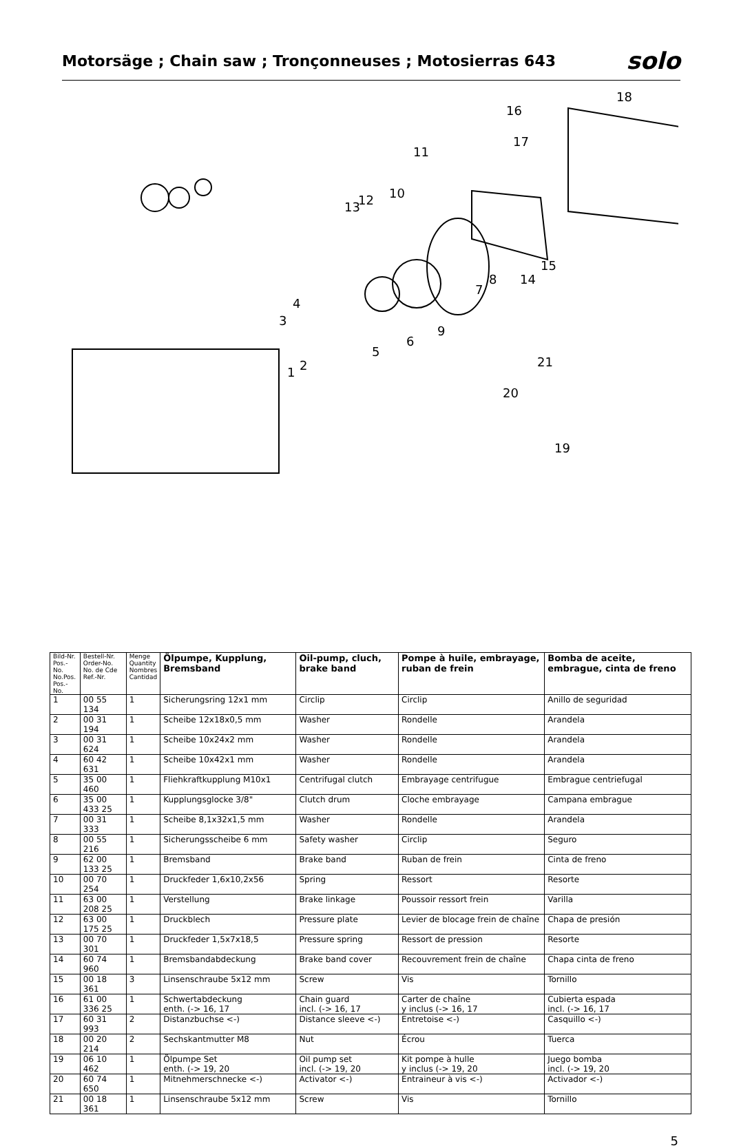Motorsäge ; Chain saw ; Tronçonneuses ; Motosierras 643
solo
18
16
17
11
10
13
12
15
14
8
7
4
3
9
6
5
2
1
21
20
19
| Bild-Nr. Pos.-No. No.Pos. Pos.-No. | Bestell-Nr. Order-No. No. de Cde Ref.-Nr. | Menge Quantity Nombres Cantidad | Ölpumpe, Kupplung, Bremsband | Oil-pump, cluch, brake band | Pompe à huile, embrayage, ruban de frein | Bomba de aceite, embrague, cinta de freno |
| --- | --- | --- | --- | --- | --- | --- |
| 1 | 00 55 134 | 1 | Sicherungsring 12x1 mm | Circlip | Circlip | Anillo de seguridad |
| 2 | 00 31 194 | 1 | Scheibe 12x18x0,5 mm | Washer | Rondelle | Arandela |
| 3 | 00 31 624 | 1 | Scheibe 10x24x2 mm | Washer | Rondelle | Arandela |
| 4 | 60 42 631 | 1 | Scheibe 10x42x1 mm | Washer | Rondelle | Arandela |
| 5 | 35 00 460 | 1 | Fliehkraftkupplung M10x1 | Centrifugal clutch | Embrayage centrifugue | Embrague centriefugal |
| 6 | 35 00 433 25 | 1 | Kupplungsglocke 3/8" | Clutch drum | Cloche embrayage | Campana embrague |
| 7 | 00 31 333 | 1 | Scheibe 8,1x32x1,5 mm | Washer | Rondelle | Arandela |
| 8 | 00 55 216 | 1 | Sicherungsscheibe 6 mm | Safety washer | Circlip | Seguro |
| 9 | 62 00 133 25 | 1 | Bremsband | Brake band | Ruban de frein | Cinta de freno |
| 10 | 00 70 254 | 1 | Druckfeder 1,6x10,2x56 | Spring | Ressort | Resorte |
| 11 | 63 00 208 25 | 1 | Verstellung | Brake linkage | Poussoir ressort frein | Varilla |
| 12 | 63 00 175 25 | 1 | Druckblech | Pressure plate | Levier de blocage frein de chaîne | Chapa de presión |
| 13 | 00 70 301 | 1 | Druckfeder 1,5x7x18,5 | Pressure spring | Ressort de pression | Resorte |
| 14 | 60 74 960 | 1 | Bremsbandabdeckung | Brake band cover | Recouvrement frein de chaîne | Chapa cinta de freno |
| 15 | 00 18 361 | 3 | Linsenschraube 5x12 mm | Screw | Vis | Tornillo |
| 16 | 61 00 336 25 | 1 | Schwertabdeckung enth. (-> 16, 17 | Chain guard incl. (-> 16, 17 | Carter de chaîne y inclus (-> 16, 17 | Cubierta espada incl. (-> 16, 17 |
| 17 | 60 31 993 | 2 | Distanzbuchse <-) | Distance sleeve <-) | Entretoise <-) | Casquillo <-) |
| 18 | 00 20 214 | 2 | Sechskantmutter M8 | Nut | Écrou | Tuerca |
| 19 | 06 10 462 | 1 | Ölpumpe Set enth. (-> 19, 20 | Oil pump set incl. (-> 19, 20 | Kit pompe à hulle y inclus (-> 19, 20 | Juego bomba incl. (-> 19, 20 |
| 20 | 60 74 650 | 1 | Mitnehmerschnecke <-) | Activator <-) | Entraineur à vis <-) | Activador <-) |
| 21 | 00 18 361 | 1 | Linsenschraube 5x12 mm | Screw | Vis | Tornillo |
5